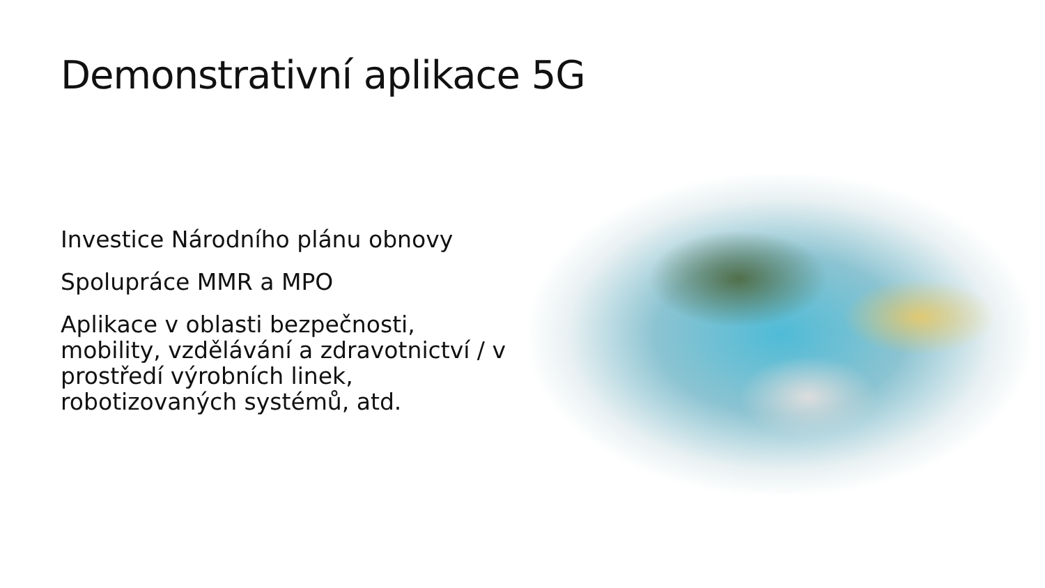Demonstrativní aplikace 5G
Investice Národního plánu obnovy
Spolupráce MMR a MPO
Aplikace v oblasti bezpečnosti, mobility, vzdělávání a zdravotnictví / v prostředí výrobních linek, robotizovaných systémů, atd.